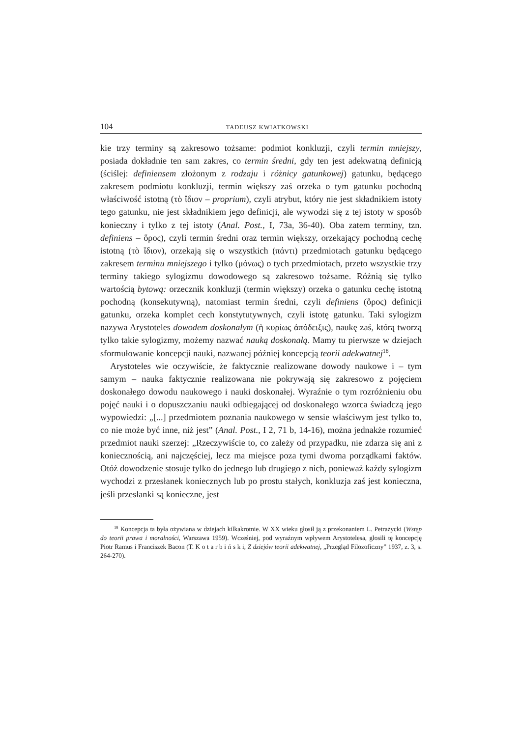104 TADEUSZ KWIATKOWSKI
kie trzy terminy są zakresowo tożsame: podmiot konkluzji, czyli termin mniejszy, posiada dokładnie ten sam zakres, co termin średni, gdy ten jest adekwatną definicją (ściślej: definiensem złożonym z rodzaju i różnicy gatunkowej) gatunku, będącego zakresem podmiotu konkluzji, termin większy zaś orzeka o tym gatunku pochodną właściwość istotną (τὸ ἴδιον – proprium), czyli atrybut, który nie jest składnikiem istoty tego gatunku, nie jest składnikiem jego definicji, ale wywodzi się z tej istoty w sposób konieczny i tylko z tej istoty (Anal. Post., I, 73a, 36-40). Oba zatem terminy, tzn. definiens – ὅρος), czyli termin średni oraz termin większy, orzekający pochodną cechę istotną (τὸ ἴδιον), orzekają się o wszystkich (πάντι) przedmiotach gatunku będącego zakresem terminu mniejszego i tylko (μόνως) o tych przedmiotach, przeto wszystkie trzy terminy takiego sylogizmu dowodowego są zakresowo tożsame. Różnią się tylko wartością bytową: orzecznik konkluzji (termin większy) orzeka o gatunku cechę istotną pochodną (konsekutywną), natomiast termin średni, czyli definiens (ὅρος) definicji gatunku, orzeka komplet cech konstytutywnych, czyli istotę gatunku. Taki sylogizm nazywa Arystoteles dowodem doskonałym (ἡ κυρίως ἀπόδειξις), naukę zaś, którą tworzą tylko takie sylogizmy, możemy nazwać nauką doskonałą. Mamy tu pierwsze w dziejach sformułowanie koncepcji nauki, nazwanej później koncepcją teorii adekwatnej<sup>18</sup>.
Arystoteles wie oczywiście, że faktycznie realizowane dowody naukowe i – tym samym – nauka faktycznie realizowana nie pokrywają się zakresowo z pojęciem doskonałego dowodu naukowego i nauki doskonałej. Wyraźnie o tym rozróżnieniu obu pojęć nauki i o dopuszczaniu nauki odbiegającej od doskonałego wzorca świadczą jego wypowiedzi: „[...] przedmiotem poznania naukowego w sensie właściwym jest tylko to, co nie może być inne, niż jest” (Anal. Post., I 2, 71 b, 14-16), można jednakże rozumieć przedmiot nauki szerzej: „Rzeczywiście to, co zależy od przypadku, nie zdarza się ani z koniecznością, ani najczęściej, lecz ma miejsce poza tymi dwoma porządkami faktów. Otóż dowodzenie stosuje tylko do jednego lub drugiego z nich, ponieważ każdy sylogizm wychodzi z przesłanek koniecznych lub po prostu stałych, konkluzja zaś jest konieczna, jeśli przesłanki są konieczne, jest
<sup>18</sup> Koncepcja ta była ożywiana w dziejach kilkakrotnie. W XX wieku głosił ją z przekonaniem L. Petrażycki (Wstęp do teorii prawa i moralności, Warszawa 1959). Wcześniej, pod wyraźnym wpływem Arystotelesa, głosili tę koncepcję Piotr Ramus i Franciszek Bacon (T. K o t a r b i ń s k i, Z dziejów teorii adekwatnej, „Przegląd Filozoficzny” 1937, z. 3, s. 264-270).